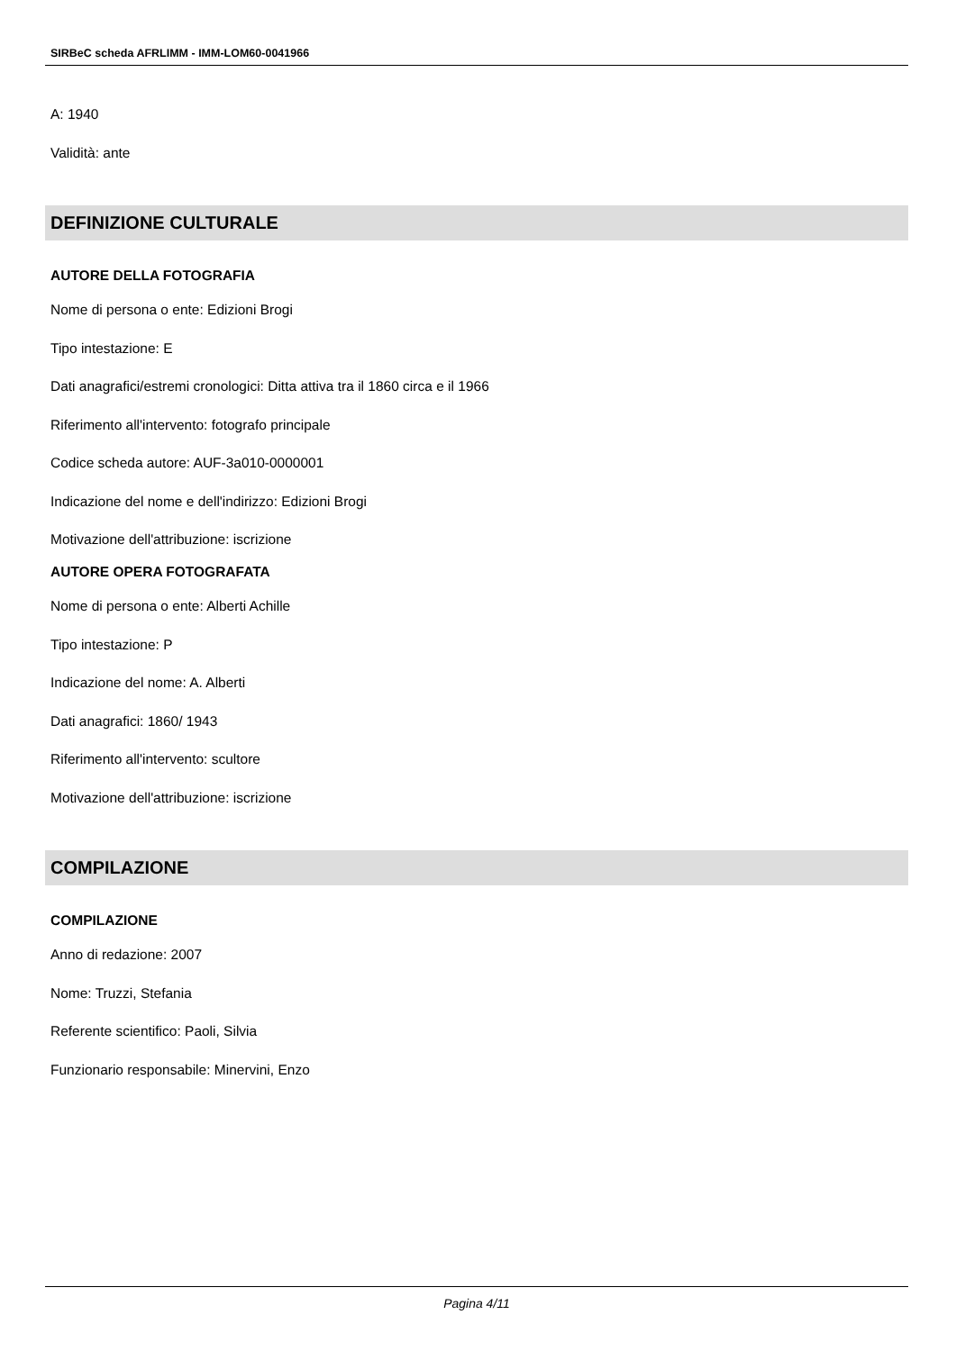SIRBeC scheda AFRLIMM - IMM-LOM60-0041966
A: 1940
Validità: ante
DEFINIZIONE CULTURALE
AUTORE DELLA FOTOGRAFIA
Nome di persona o ente: Edizioni Brogi
Tipo intestazione: E
Dati anagrafici/estremi cronologici: Ditta attiva tra il 1860 circa e il 1966
Riferimento all'intervento: fotografo principale
Codice scheda autore: AUF-3a010-0000001
Indicazione del nome e dell'indirizzo: Edizioni Brogi
Motivazione dell'attribuzione: iscrizione
AUTORE OPERA FOTOGRAFATA
Nome di persona o ente: Alberti Achille
Tipo intestazione: P
Indicazione del nome: A. Alberti
Dati anagrafici: 1860/ 1943
Riferimento all'intervento: scultore
Motivazione dell'attribuzione: iscrizione
COMPILAZIONE
COMPILAZIONE
Anno di redazione: 2007
Nome: Truzzi, Stefania
Referente scientifico: Paoli, Silvia
Funzionario responsabile: Minervini, Enzo
Pagina 4/11